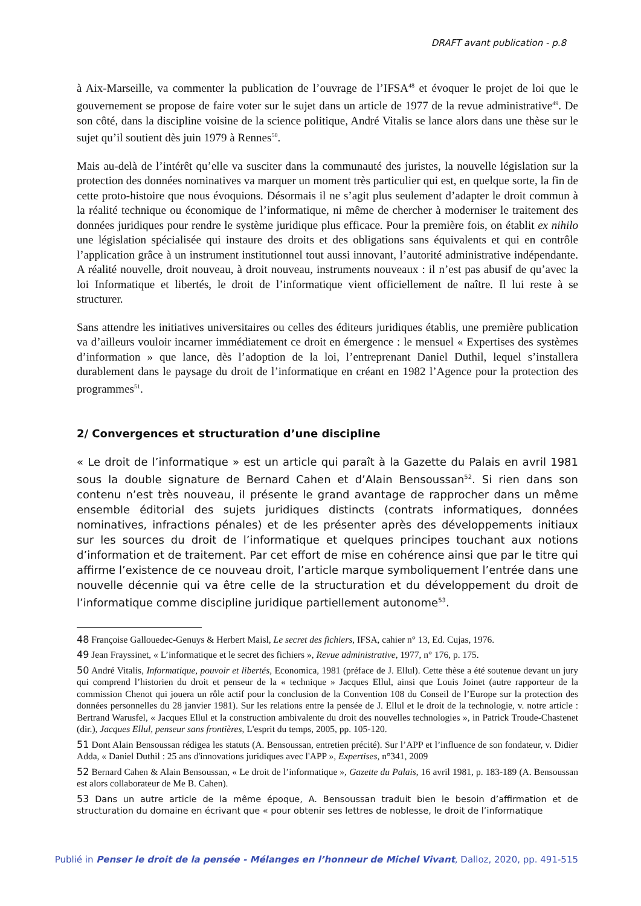DRAFT avant publication - p.8
à Aix-Marseille, va commenter la publication de l’ouvrage de l’IFSA<sup>48</sup> et évoquer le projet de loi que le gouvernement se propose de faire voter sur le sujet dans un article de 1977 de la revue administrative<sup>49</sup>. De son côté, dans la discipline voisine de la science politique, André Vitalis se lance alors dans une thèse sur le sujet qu’il soutient dès juin 1979 à Rennes<sup>50</sup>.
Mais au-delà de l’intérêt qu’elle va susciter dans la communauté des juristes, la nouvelle législation sur la protection des données nominatives va marquer un moment très particulier qui est, en quelque sorte, la fin de cette proto-histoire que nous évoquions. Désormais il ne s’agit plus seulement d’adapter le droit commun à la réalité technique ou économique de l’informatique, ni même de chercher à moderniser le traitement des données juridiques pour rendre le système juridique plus efficace. Pour la première fois, on établit ex nihilo une législation spécialisée qui instaure des droits et des obligations sans équivalents et qui en contrôle l’application grâce à un instrument institutionnel tout aussi innovant, l’autorité administrative indépendante. A réalité nouvelle, droit nouveau, à droit nouveau, instruments nouveaux : il n’est pas abusif de qu’avec la loi Informatique et libertés, le droit de l’informatique vient officiellement de naître. Il lui reste à se structurer.
Sans attendre les initiatives universitaires ou celles des éditeurs juridiques établis, une première publication va d’ailleurs vouloir incarner immédiatement ce droit en émergence : le mensuel « Expertises des systèmes d’information » que lance, dès l’adoption de la loi, l’entreprenant Daniel Duthil, lequel s’installera durablement dans le paysage du droit de l’informatique en créant en 1982 l’Agence pour la protection des programmes<sup>51</sup>.
2/ Convergences et structuration d’une discipline
« Le droit de l’informatique » est un article qui paraît à la Gazette du Palais en avril 1981 sous la double signature de Bernard Cahen et d’Alain Bensoussan<sup>52</sup>. Si rien dans son contenu n’est très nouveau, il présente le grand avantage de rapprocher dans un même ensemble éditorial des sujets juridiques distincts (contrats informatiques, données nominatives, infractions pénales) et de les présenter après des développements initiaux sur les sources du droit de l’informatique et quelques principes touchant aux notions d’information et de traitement. Par cet effort de mise en cohérence ainsi que par le titre qui affirme l’existence de ce nouveau droit, l’article marque symboliquement l’entrée dans une nouvelle décennie qui va être celle de la structuration et du développement du droit de l’informatique comme discipline juridique partiellement autonome<sup>53</sup>.
48 Françoise Gallouedec-Genuys & Herbert Maisl, Le secret des fichiers, IFSA, cahier n° 13, Ed. Cujas, 1976.
49 Jean Frayssinet, « L’informatique et le secret des fichiers », Revue administrative, 1977, n° 176, p. 175.
50 André Vitalis, Informatique, pouvoir et libertés, Economica, 1981 (préface de J. Ellul). Cette thèse a été soutenue devant un jury qui comprend l’historien du droit et penseur de la « technique » Jacques Ellul, ainsi que Louis Joinet (autre rapporteur de la commission Chenot qui jouera un rôle actif pour la conclusion de la Convention 108 du Conseil de l’Europe sur la protection des données personnelles du 28 janvier 1981). Sur les relations entre la pensée de J. Ellul et le droit de la technologie, v. notre article : Bertrand Warusfel, « Jacques Ellul et la construction ambivalente du droit des nouvelles technologies », in Patrick Troude-Chastenet (dir.), Jacques Ellul, penseur sans frontières, L'esprit du temps, 2005, pp. 105-120.
51 Dont Alain Bensoussan rédigea les statuts (A. Bensoussan, entretien précité). Sur l’APP et l’influence de son fondateur, v. Didier Adda, « Daniel Duthil : 25 ans d'innovations juridiques avec l'APP », Expertises, n°341, 2009
52 Bernard Cahen & Alain Bensoussan, « Le droit de l’informatique », Gazette du Palais, 16 avril 1981, p. 183-189 (A. Bensoussan est alors collaborateur de Me B. Cahen).
53 Dans un autre article de la même époque, A. Bensoussan traduit bien le besoin d’affirmation et de structuration du domaine en écrivant que « pour obtenir ses lettres de noblesse, le droit de l’informatique
Publié in Penser le droit de la pensée - Mélanges en l’honneur de Michel Vivant, Dalloz, 2020, pp. 491-515